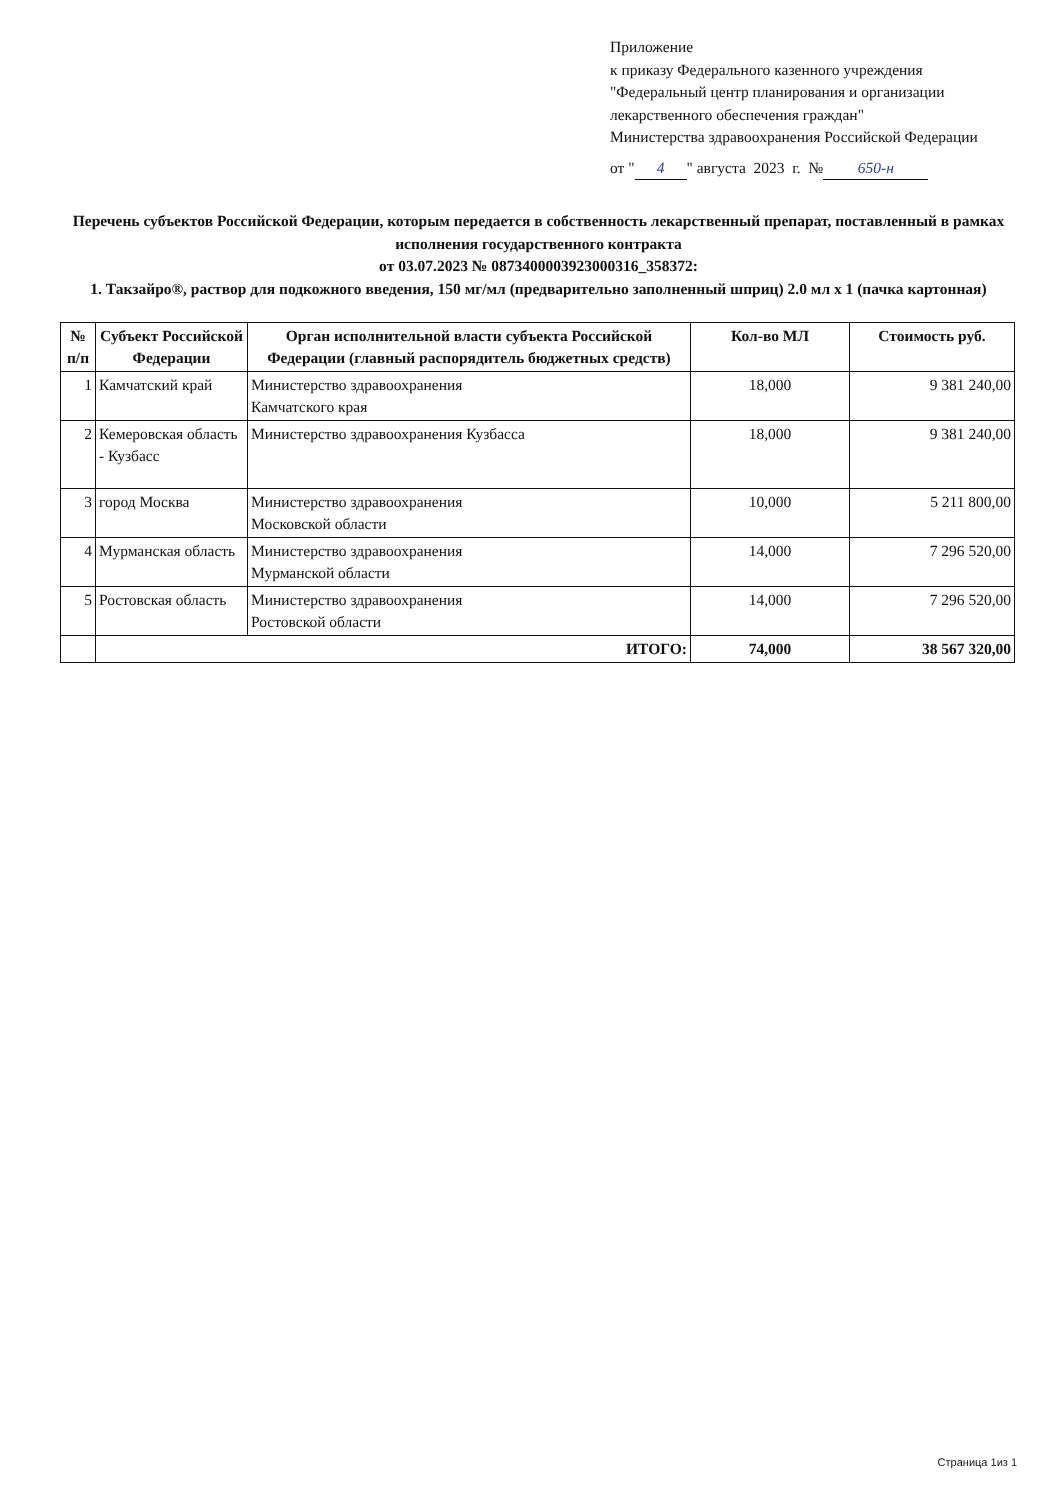Приложение
к приказу Федерального казенного учреждения
"Федеральный центр планирования и организации лекарственного обеспечения граждан"
Министерства здравоохранения Российской Федерации
от " 4 " августа 2023 г. № 650-н
Перечень субъектов Российской Федерации, которым передается в собственность лекарственный препарат, поставленный в рамках исполнения государственного контракта
от 03.07.2023 № 0873400003923000316_358372:
1. Такзайро®, раствор для подкожного введения, 150 мг/мл (предварительно заполненный шприц) 2.0 мл x 1 (пачка картонная)
| № п/п | Субъект Российской Федерации | Орган исполнительной власти субъекта Российской Федерации (главный распорядитель бюджетных средств) | Кол-во МЛ | Стоимость руб. |
| --- | --- | --- | --- | --- |
| 1 | Камчатский край | Министерство здравоохранения Камчатского края | 18,000 | 9 381 240,00 |
| 2 | Кемеровская область - Кузбасс | Министерство здравоохранения Кузбасса | 18,000 | 9 381 240,00 |
| 3 | город Москва | Министерство здравоохранения Московской области | 10,000 | 5 211 800,00 |
| 4 | Мурманская область | Министерство здравоохранения Мурманской области | 14,000 | 7 296 520,00 |
| 5 | Ростовская область | Министерство здравоохранения Ростовской области | 14,000 | 7 296 520,00 |
| | ИТОГО: | | 74,000 | 38 567 320,00 |
Страница 1из 1